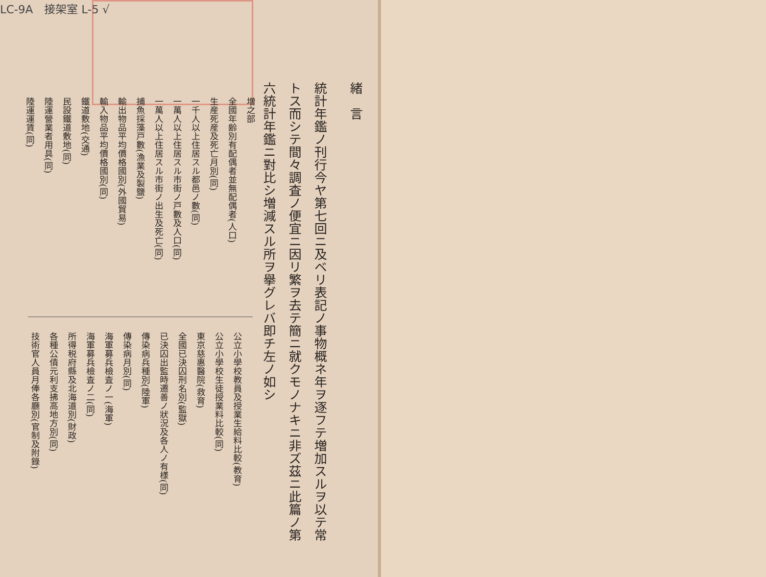LC-9A　接架室 L-5 √
緒　言
統計年鑑ノ刊行今ヤ第七回ニ及ベリ表記ノ事物概ネ年ヲ逐フテ増加スルヲ以テ常トス而シテ間々調査ノ便宜ニ因リ繁ヲ去テ簡ニ就クモノナキニ非ズ茲ニ此篇ノ第六統計年鑑ニ對比シ増減スル所ヲ擧グレバ即チ左ノ如シ
増之部
全國年齢別有配偶者並無配偶者(人口)
生産死産及死亡月別(同)
一千人以上住居スル都邑ノ數(同)
一萬人以上住居スル市街ノ戸數及人口(同)
一萬人以上住居スル市街ノ出生及死亡(同)
捕魚採藻戸數(漁業及製鹽)
輸出物品平均價格國別(外國貿易)
輸入物品平均價格國別(同)
鐵道敷地(交通)
民設鐵道敷地(同)
陸運營業者用具(同)
陸運運賃(同)
公立小學校教員及授業生給料比較(教育)
公立小學校生徒授業料比較(同)
東京慈惠醫院(救育)
全國已決囚刑名別(監獄)
已決囚出監時遷善ノ狀況及各人ノ有様(同)
傳染病兵種別(陸軍)
傳染病月別(同)
海軍募兵檢査ノ一(海軍)
海軍募兵檢査ノ二(同)
所得税府縣及北海道別(財政)
各種公債元利支拂高地方別(同)
技術官人員月俸各廳別(官制及附錄)